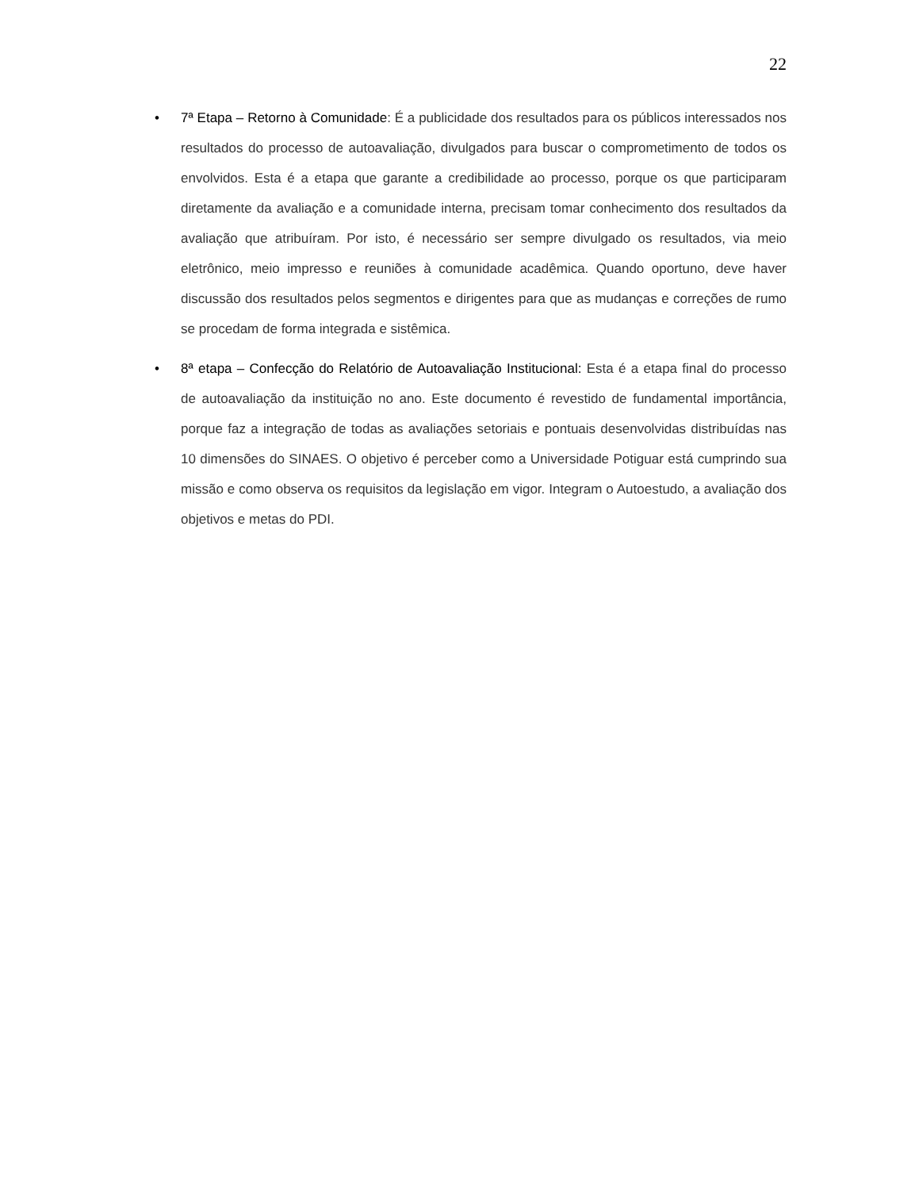22
• 7ª Etapa – Retorno à Comunidade: É a publicidade dos resultados para os públicos interessados nos resultados do processo de autoavaliação, divulgados para buscar o comprometimento de todos os envolvidos. Esta é a etapa que garante a credibilidade ao processo, porque os que participaram diretamente da avaliação e a comunidade interna, precisam tomar conhecimento dos resultados da avaliação que atribuíram. Por isto, é necessário ser sempre divulgado os resultados, via meio eletrônico, meio impresso e reuniões à comunidade acadêmica. Quando oportuno, deve haver discussão dos resultados pelos segmentos e dirigentes para que as mudanças e correções de rumo se procedam de forma integrada e sistêmica.
• 8ª etapa – Confecção do Relatório de Autoavaliação Institucional: Esta é a etapa final do processo de autoavaliação da instituição no ano. Este documento é revestido de fundamental importância, porque faz a integração de todas as avaliações setoriais e pontuais desenvolvidas distribuídas nas 10 dimensões do SINAES. O objetivo é perceber como a Universidade Potiguar está cumprindo sua missão e como observa os requisitos da legislação em vigor. Integram o Autoestudo, a avaliação dos objetivos e metas do PDI.